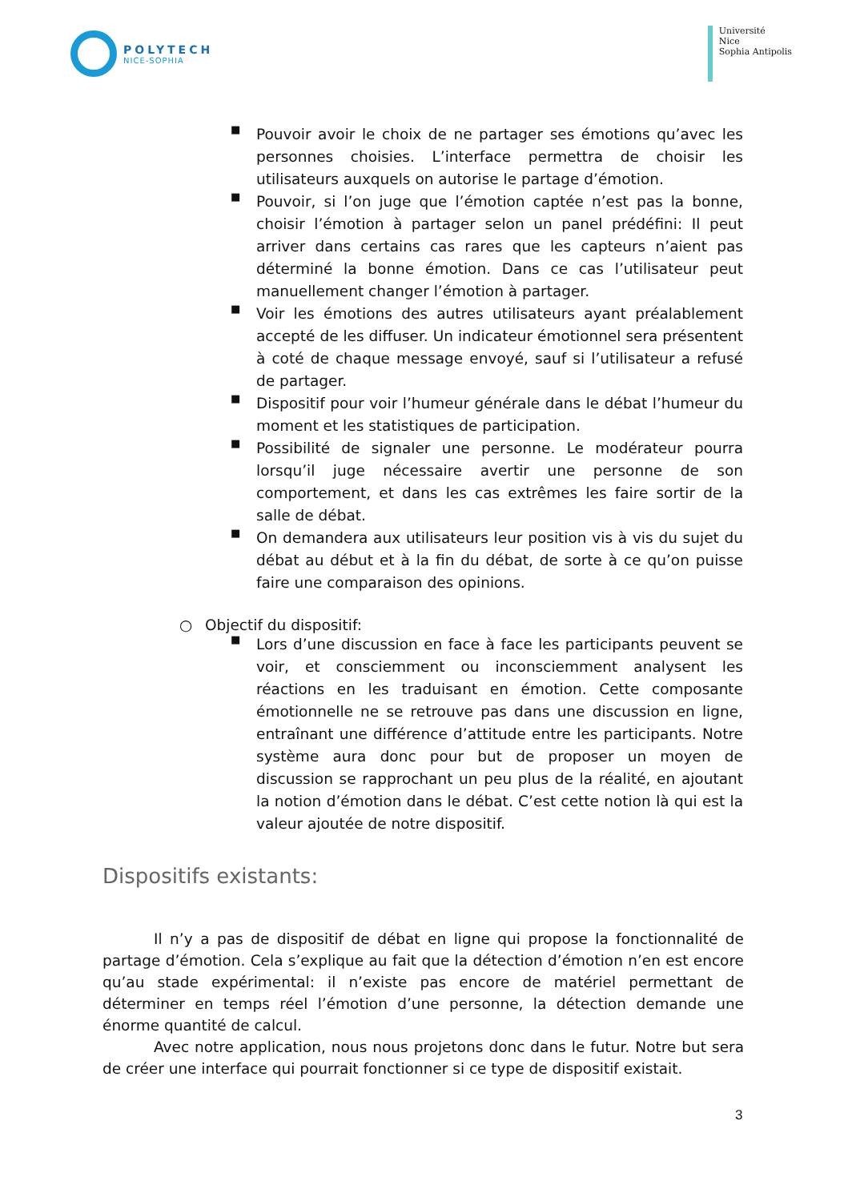POLYTECH
NICE-SOPHIA
Université
Nice
Sophia Antipolis
■
Pouvoir avoir le choix de ne partager ses émotions qu’avec les personnes choisies. L’interface permettra de choisir les utilisateurs auxquels on autorise le partage d’émotion.
■
Pouvoir, si l’on juge que l’émotion captée n’est pas la bonne, choisir l’émotion à partager selon un panel prédéfini: Il peut arriver dans certains cas rares que les capteurs n’aient pas déterminé la bonne émotion. Dans ce cas l’utilisateur peut manuellement changer l’émotion à partager.
■
Voir les émotions des autres utilisateurs ayant préalablement accepté de les diffuser. Un indicateur émotionnel sera présentent à coté de chaque message envoyé, sauf si l’utilisateur a refusé de partager.
■
Dispositif pour voir l’humeur générale dans le débat l’humeur du moment et les statistiques de participation.
■
Possibilité de signaler une personne. Le modérateur pourra lorsqu’il juge nécessaire avertir une personne de son comportement, et dans les cas extrêmes les faire sortir de la salle de débat.
■
On demandera aux utilisateurs leur position vis à vis du sujet du débat au début et à la fin du débat, de sorte à ce qu’on puisse faire une comparaison des opinions.
○ Objectif du dispositif:
■
Lors d’une discussion en face à face les participants peuvent se voir, et consciemment ou inconsciemment analysent les réactions en les traduisant en émotion. Cette composante émotionnelle ne se retrouve pas dans une discussion en ligne, entraînant une différence d’attitude entre les participants. Notre système aura donc pour but de proposer un moyen de discussion se rapprochant un peu plus de la réalité, en ajoutant la notion d’émotion dans le débat. C’est cette notion là qui est la valeur ajoutée de notre dispositif.
Dispositifs existants:
Il n’y a pas de dispositif de débat en ligne qui propose la fonctionnalité de partage d’émotion. Cela s’explique au fait que la détection d’émotion n’en est encore qu’au stade expérimental: il n’existe pas encore de matériel permettant de déterminer en temps réel l’émotion d’une personne, la détection demande une énorme quantité de calcul.
Avec notre application, nous nous projetons donc dans le futur. Notre but sera de créer une interface qui pourrait fonctionner si ce type de dispositif existait.
3